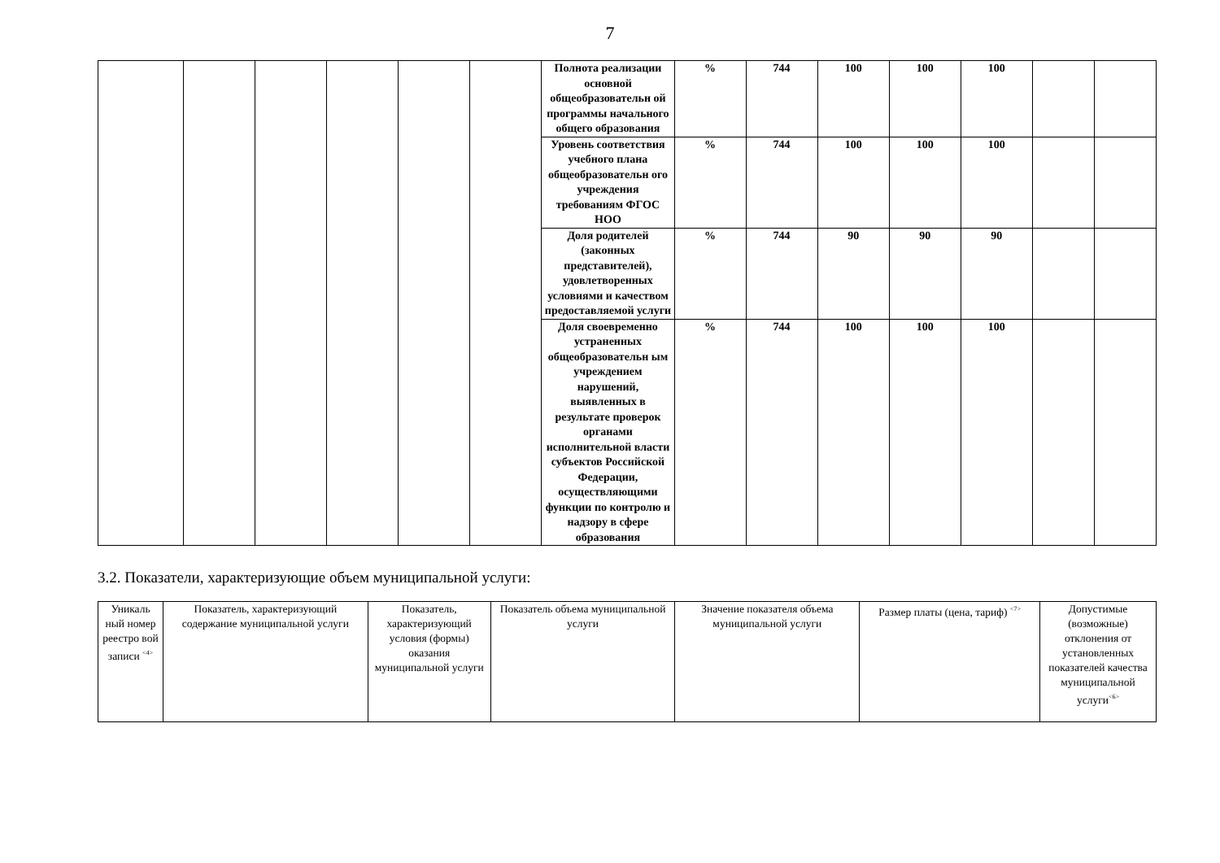7
| | | | | | | Полнота реализации основной общеобразовательн ой программы начального общего образования | % | 744 | 100 | 100 | 100 | | |
| | | | | | | Уровень соответствия учебного плана общеобразовательн ого учреждения требованиям ФГОС НОО | % | 744 | 100 | 100 | 100 | | |
| | | | | | | Доля родителей (законных представителей), удовлетворенных условиями и качеством предоставляемой услуги | % | 744 | 90 | 90 | 90 | | |
| | | | | | | Доля своевременно устраненных общеобразовательн ым учреждением нарушений, выявленных в результате проверок органами исполнительной власти субъектов Российской Федерации, осуществляющими функции по контролю и надзору в сфере образования | % | 744 | 100 | 100 | 100 | | |
3.2. Показатели, характеризующие объем муниципальной услуги:
| Уникаль ный номер реестро вой записи <sup><4></sup> | Показатель, характеризующий содержание муниципальной услуги | Показатель, характеризующий условия (формы) оказания муниципальной услуги | Показатель объема муниципальной услуги | Значение показателя объема муниципальной услуги | Размер платы (цена, тариф) <sup><7></sup> | Допустимые (возможные) отклонения от установленных показателей качества муниципальной услуги<sup><6></sup> |